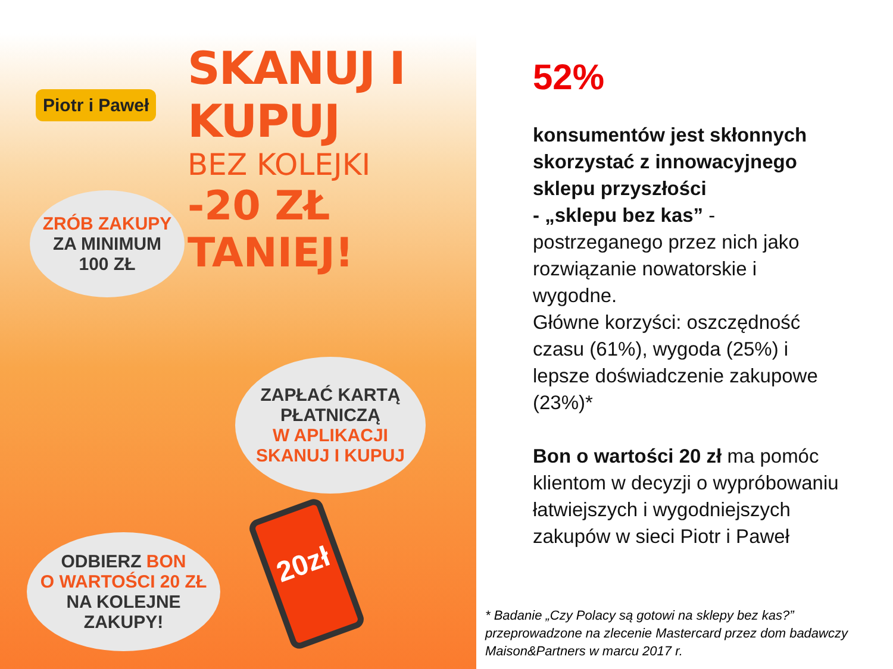Piotr i Paweł
SKANUJ I KUPUJ
BEZ KOLEJKI
-20 ZŁ TANIEJ!
ZRÓB ZAKUPY
ZA MINIMUM
100 ZŁ
ZAPŁAĆ KARTĄ
PŁATNICZĄ
W APLIKACJI
SKANUJ I KUPUJ
ODBIERZ BON
O WARTOŚCI 20 ZŁ
NA KOLEJNE ZAKUPY!
20zł
52%
konsumentów jest skłonnych skorzystać z innowacyjnego sklepu przyszłości
- „sklepu bez kas” -
postrzeganego przez nich jako rozwiązanie nowatorskie i wygodne.
Główne korzyści: oszczędność czasu (61%), wygoda (25%) i lepsze doświadczenie zakupowe (23%)*
Bon o wartości 20 zł ma pomóc klientom w decyzji o wypróbowaniu łatwiejszych i wygodniejszych zakupów w sieci Piotr i Paweł
* Badanie „Czy Polacy są gotowi na sklepy bez kas?”
przeprowadzone na zlecenie Mastercard przez dom badawczy
Maison&Partners w marcu 2017 r.